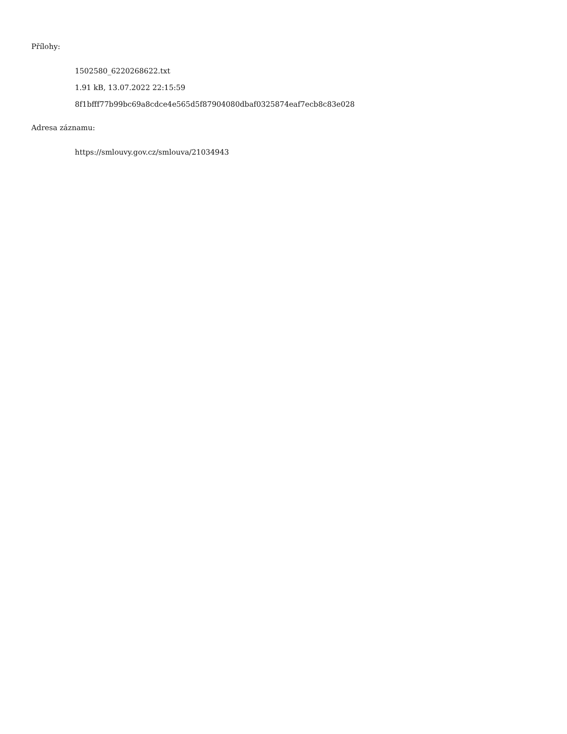Přílohy:
1502580_6220268622.txt
1.91 kB, 13.07.2022 22:15:59
8f1bfff77b99bc69a8cdce4e565d5f87904080dbaf0325874eaf7ecb8c83e028
Adresa záznamu:
https://smlouvy.gov.cz/smlouva/21034943